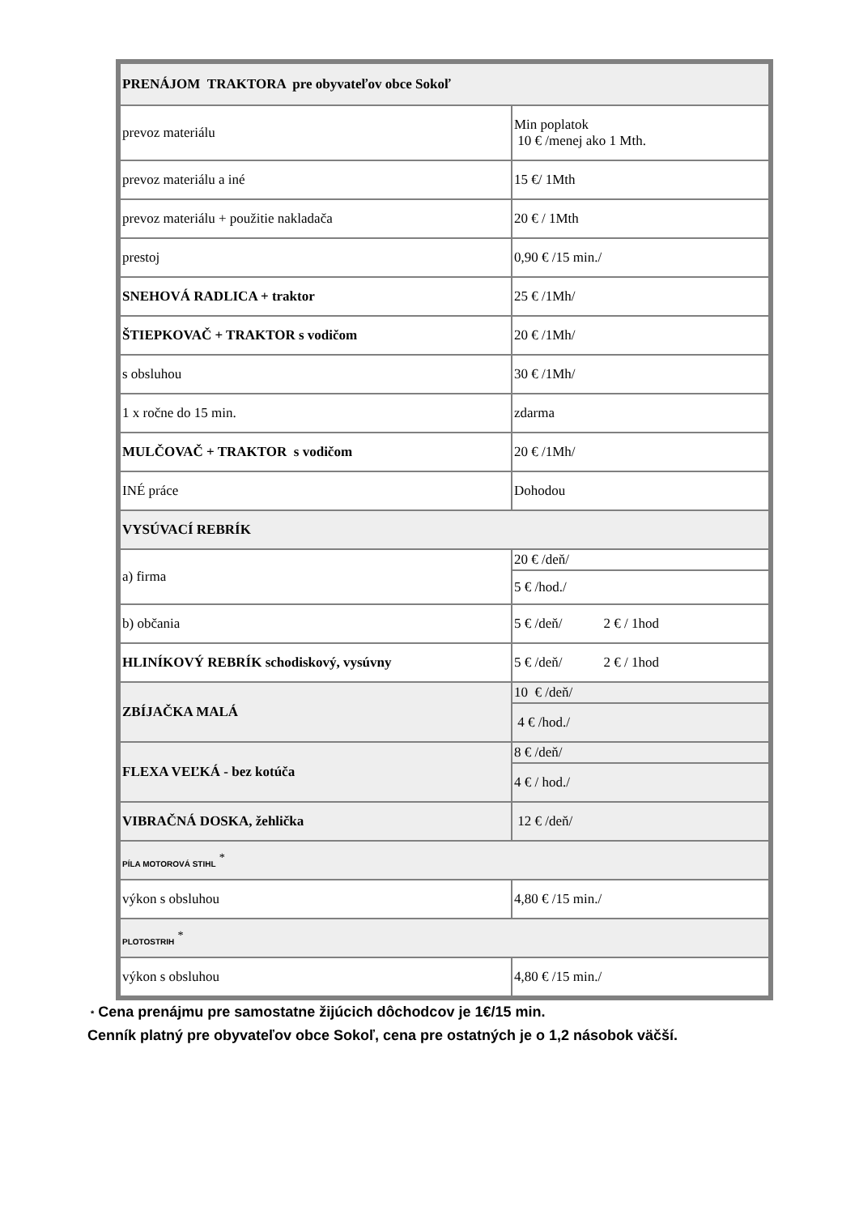| PRENÁJOM TRAKTORA pre obyvateľov obce Sokoľ | |
| prevoz materiálu | Min poplatok 10 € /menej ako 1 Mth. |
| prevoz materiálu a iné | 15 €/ 1Mth |
| prevoz materiálu + použitie nakladača | 20 € / 1Mth |
| prestoj | 0,90 € /15 min./ |
| SNEHOVÁ RADLICA + traktor | 25 € /1Mh/ |
| ŠTIEPKOVAČ + TRAKTOR s vodičom | 20 € /1Mh/ |
| s obsluhou | 30 € /1Mh/ |
| 1 x ročne do 15 min. | zdarma |
| MULČOVAČ + TRAKTOR s vodičom | 20 € /1Mh/ |
| INÉ práce | Dohodou |
| VYSÚVACÍ REBRÍK | |
| a) firma | 20 € /deň/ |
| | 5 € /hod./ |
| b) občania | 5 € /deň/ 2 € / 1hod |
| HLINÍKOVÝ REBRÍK schodiskový, vysúvny | 5 € /deň/ 2 € / 1hod |
| ZBÍJAČKA MALÁ | 10 € /deň/ |
| | 4 € /hod./ |
| FLEXA VEĽKÁ - bez kotúča | 8 € /deň/ |
| | 4 € / hod./ |
| VIBRAČNÁ DOSKA, žehlička | 12 € /deň/ |
| PÍLA MOTOROVÁ STIHL <sup>*</sup> | |
| výkon s obsluhou | 4,80 € /15 min./ |
| PLOTOSTRIH <sup>*</sup> | |
| výkon s obsluhou | 4,80 € /15 min./ |
* Cena prenájmu pre samostatne žijúcich dôchodcov je 1€/15 min.
Cenník platný pre obyvateľov obce Sokoľ, cena pre ostatných je o 1,2 násobok väčší.